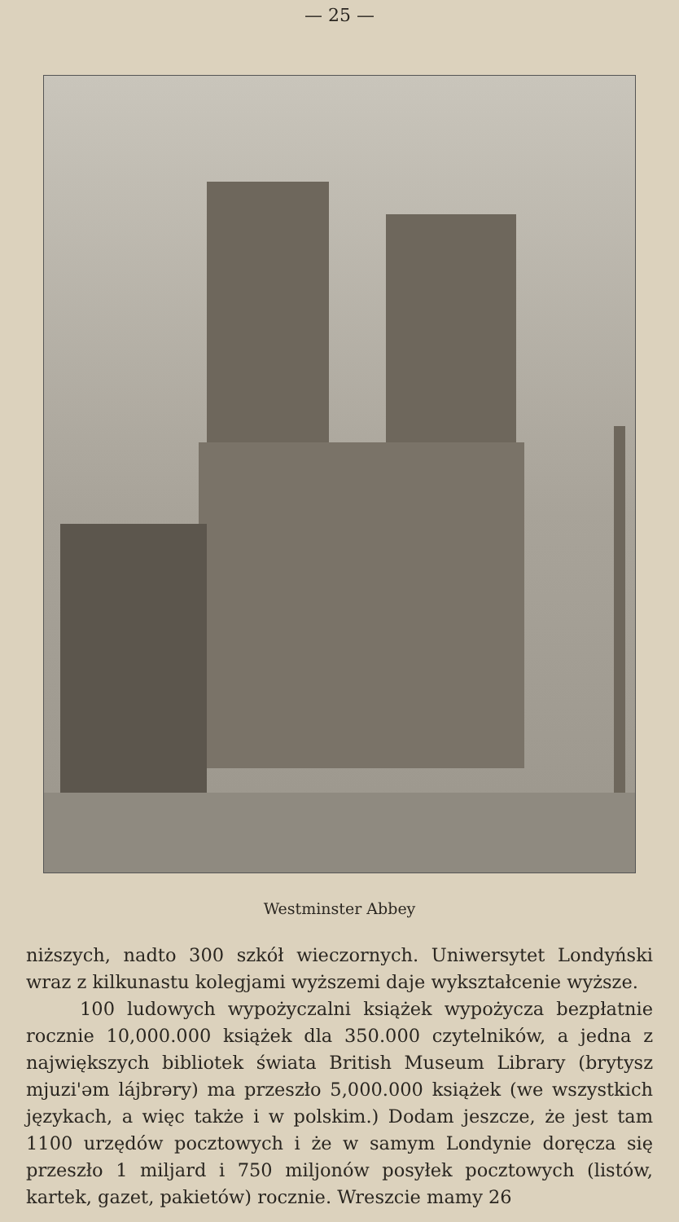— 25 —
Westminster Abbey
niższych, nadto 300 szkół wieczornych. Uniwersytet Londyński wraz z kilkunastu kolegjami wyższemi daje wykształcenie wyższe.
100 ludowych wypożyczalni książek wypożycza bezpłatnie rocznie 10,000.000 książek dla 350.000 czytelników, a jedna z największych bibliotek świata British Museum Library (brytysz mjuzi'əm lájbrəry) ma przeszło 5,000.000 książek (we wszystkich językach, a więc także i w polskim.) Dodam jeszcze, że jest tam 1100 urzędów pocztowych i że w samym Londynie doręcza się przeszło 1 miljard i 750 miljonów posyłek pocztowych (listów, kartek, gazet, pakietów) rocznie. Wreszcie mamy 26